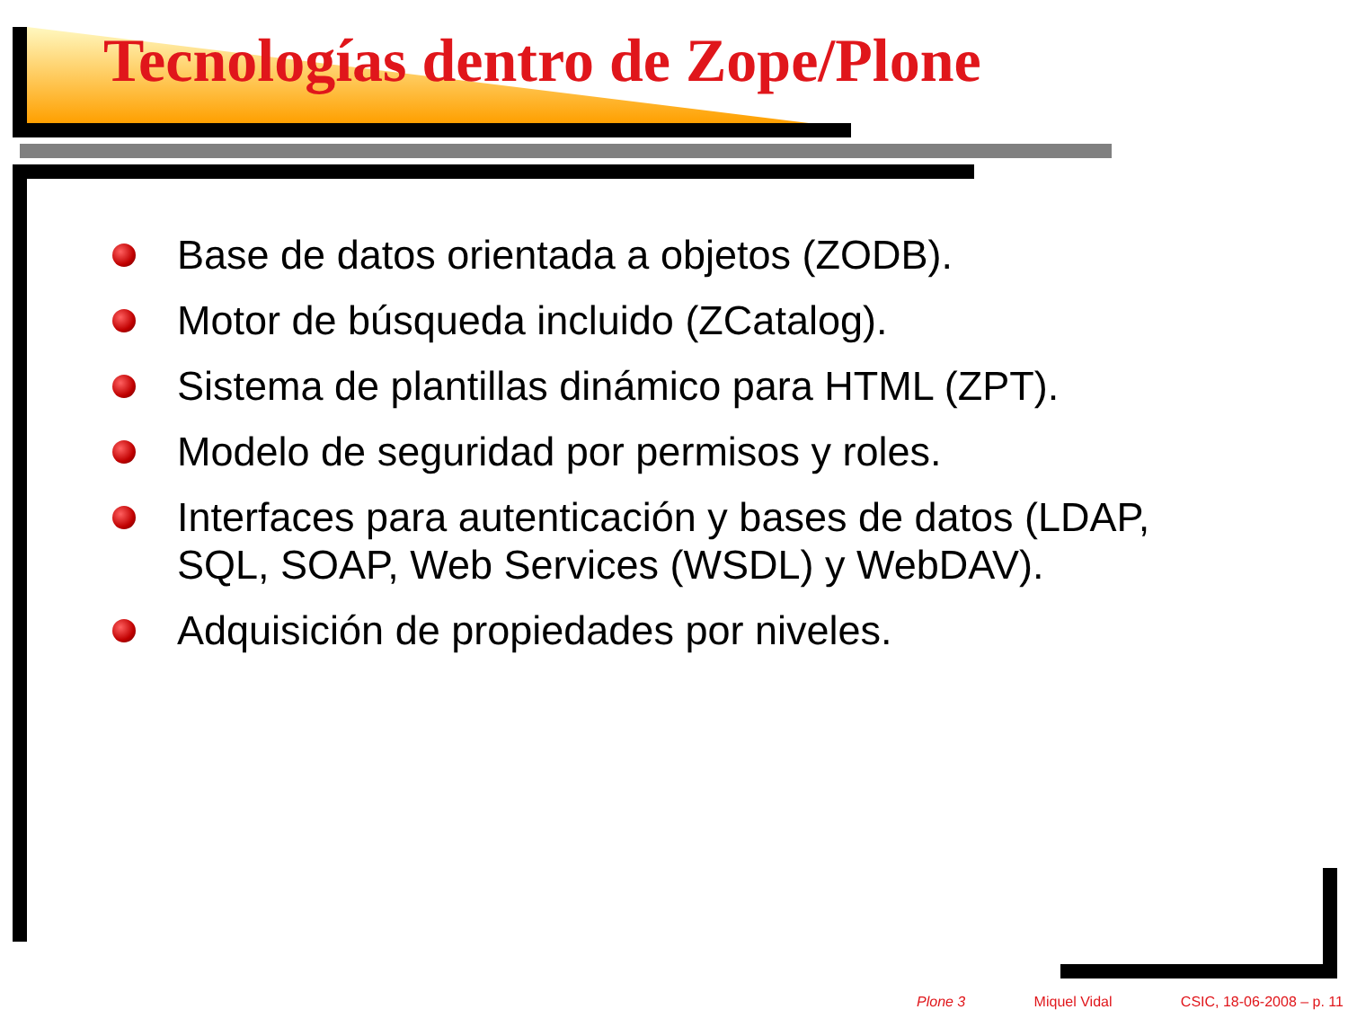Tecnologías dentro de Zope/Plone
Base de datos orientada a objetos (ZODB).
Motor de búsqueda incluido (ZCatalog).
Sistema de plantillas dinámico para HTML (ZPT).
Modelo de seguridad por permisos y roles.
Interfaces para autenticación y bases de datos (LDAP, SQL, SOAP, Web Services (WSDL) y WebDAV).
Adquisición de propiedades por niveles.
Plone 3 Miquel Vidal CSIC, 18-06-2008 – p. 11